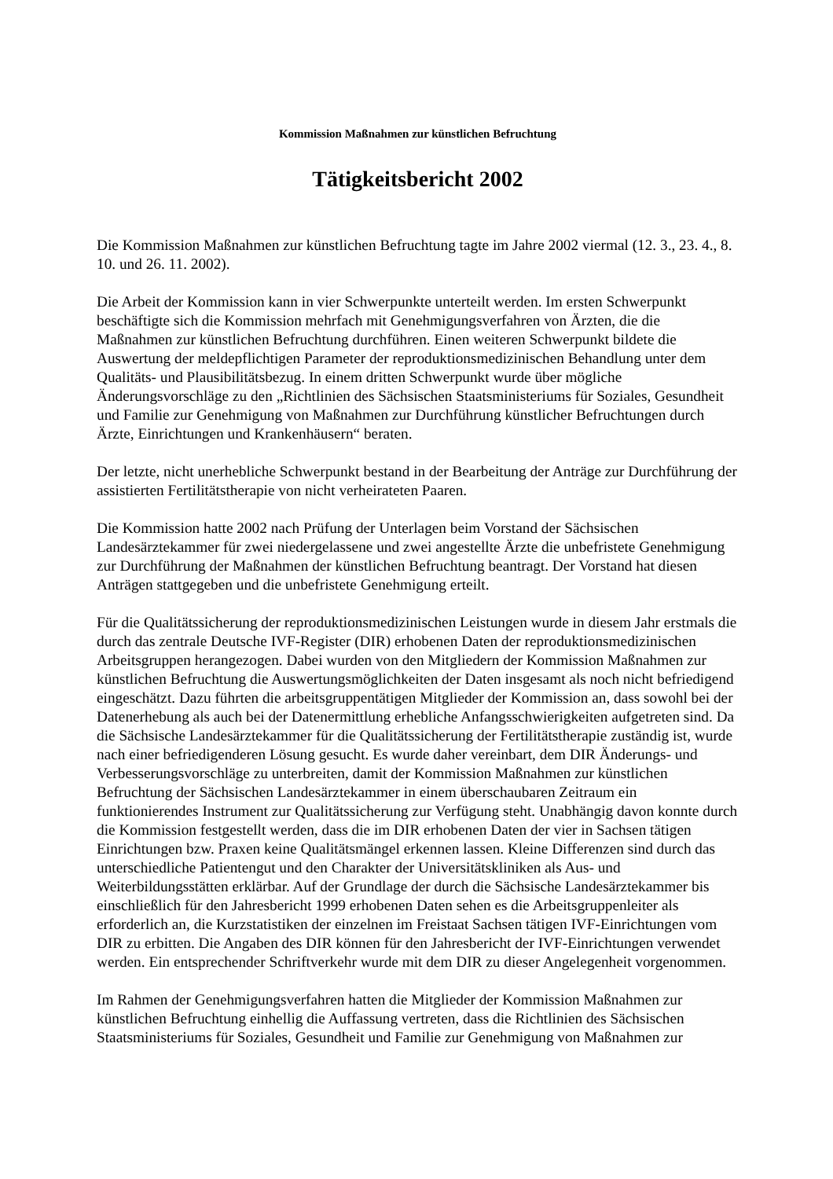Kommission Maßnahmen zur künstlichen Befruchtung
Tätigkeitsbericht 2002
Die Kommission Maßnahmen zur künstlichen Befruchtung tagte im Jahre 2002 viermal (12. 3., 23. 4., 8. 10. und 26. 11. 2002).
Die Arbeit der Kommission kann in vier Schwerpunkte unterteilt werden. Im ersten Schwerpunkt beschäftigte sich die Kommission mehrfach mit Genehmigungsverfahren von Ärzten, die die Maßnahmen zur künstlichen Befruchtung durchführen. Einen weiteren Schwerpunkt bildete die Auswertung der meldepflichtigen Parameter der reproduktionsmedizinischen Behandlung unter dem Qualitäts- und Plausibilitätsbezug. In einem dritten Schwerpunkt wurde über mögliche Änderungsvorschläge zu den „Richtlinien des Sächsischen Staatsministeriums für Soziales, Gesundheit und Familie zur Genehmigung von Maßnahmen zur Durchführung künstlicher Befruchtungen durch Ärzte, Einrichtungen und Krankenhäusern“ beraten.
Der letzte, nicht unerhebliche Schwerpunkt bestand in der Bearbeitung der Anträge zur Durchführung der assistierten Fertilitätstherapie von nicht verheirateten Paaren.
Die Kommission hatte 2002 nach Prüfung der Unterlagen beim Vorstand der Sächsischen Landesärztekammer für zwei niedergelassene und zwei angestellte Ärzte die unbefristete Genehmigung zur Durchführung der Maßnahmen der künstlichen Befruchtung beantragt. Der Vorstand hat diesen Anträgen stattgegeben und die unbefristete Genehmigung erteilt.
Für die Qualitätssicherung der reproduktionsmedizinischen Leistungen wurde in diesem Jahr erstmals die durch das zentrale Deutsche IVF-Register (DIR) erhobenen Daten der reproduktionsmedizinischen Arbeitsgruppen herangezogen. Dabei wurden von den Mitgliedern der Kommission Maßnahmen zur künstlichen Befruchtung die Auswertungsmöglichkeiten der Daten insgesamt als noch nicht befriedigend eingeschätzt. Dazu führten die arbeitsgruppentätigen Mitglieder der Kommission an, dass sowohl bei der Datenerhebung als auch bei der Datenermittlung erhebliche Anfangsschwierigkeiten aufgetreten sind. Da die Sächsische Landesärztekammer für die Qualitätssicherung der Fertilitätstherapie zuständig ist, wurde nach einer befriedigenderen Lösung gesucht. Es wurde daher vereinbart, dem DIR Änderungs- und Verbesserungsvorschläge zu unterbreiten, damit der Kommission Maßnahmen zur künstlichen Befruchtung der Sächsischen Landesärztekammer in einem überschaubaren Zeitraum ein funktionierendes Instrument zur Qualitätssicherung zur Verfügung steht. Unabhängig davon konnte durch die Kommission festgestellt werden, dass die im DIR erhobenen Daten der vier in Sachsen tätigen Einrichtungen bzw. Praxen keine Qualitätsmängel erkennen lassen. Kleine Differenzen sind durch das unterschiedliche Patientengut und den Charakter der Universitätskliniken als Aus- und Weiterbildungsstätten erklärbar. Auf der Grundlage der durch die Sächsische Landesärztekammer bis einschließlich für den Jahresbericht 1999 erhobenen Daten sehen es die Arbeitsgruppenleiter als erforderlich an, die Kurzstatistiken der einzelnen im Freistaat Sachsen tätigen IVF-Einrichtungen vom DIR zu erbitten. Die Angaben des DIR können für den Jahresbericht der IVF-Einrichtungen verwendet werden. Ein entsprechender Schriftverkehr wurde mit dem DIR zu dieser Angelegenheit vorgenommen.
Im Rahmen der Genehmigungsverfahren hatten die Mitglieder der Kommission Maßnahmen zur künstlichen Befruchtung einhellig die Auffassung vertreten, dass die Richtlinien des Sächsischen Staatsministeriums für Soziales, Gesundheit und Familie zur Genehmigung von Maßnahmen zur